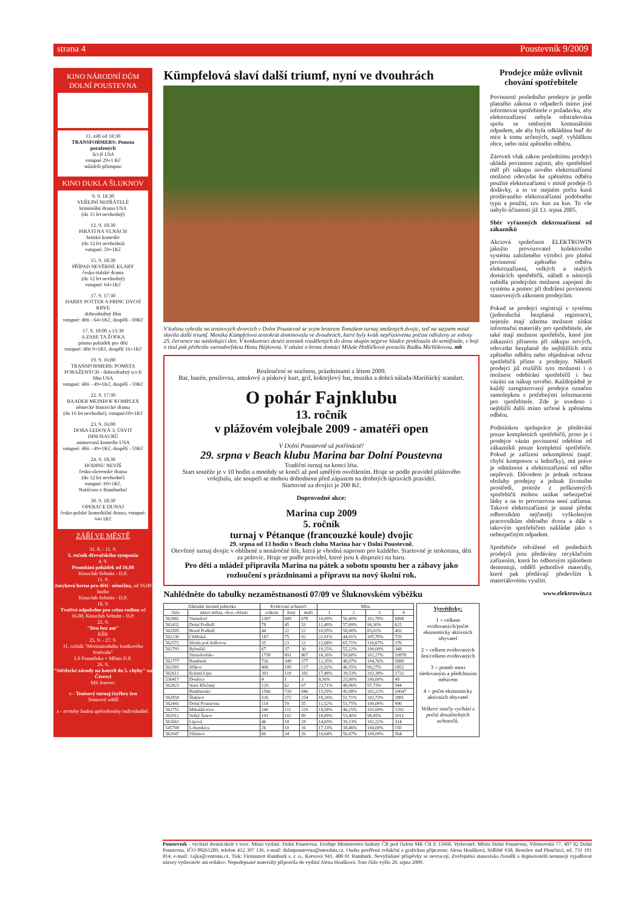strana 4 Poustevník 9/2009
KINO NÁRODNÍ DŮM DOLNÍ POUSTEVNA
11. září od 18:30
TRANSFORMERS: Pomsta poražených
Sci-fi USA
vstupné 29+1 Kč
mládeži přístupno
KINO DUKLA ŠLUKNOV
9. 9. 18:30
VEŘEJNÍ NEPŘÁTELÉ
kriminální drama USA
(do 15 let nevhodný)
12. 9. 18:30
PIRÁTI NA VLNÁCH
britská komedie
(do 12 let nevhodná)
vstupné: 59+1Kč
15. 9. 18:30
PŘÍPAD NEVĚRNÉ KLÁRY
česko-italské drama
(do 12 let nevhodný)
vstupné: 64+1Kč
17. 9. 17:30
HARRY POTTER A PRINC DVOJÍ KRVE
dobrodružný film
vstupné: děti - 64+1Kč, dospělí - 69Kč
17. 9. 10:00 a 13:30
A ZASE TA ŽOFKA
pásmo pohádek pro děti
vstupné: děti 9+1Kč, dospělí 16+1Kč
19. 9. 16:00
TRANSFORMERS: POMSTA PORAŽENÝCH - dobrodružný sci-fi film USA
vstupné: děti - 49+1Kč, dospělí - 59Kč
22. 9. 17:30
BAADER MEINHOF KOMPLEX
německé historické drama
(do 16 let nevhodné), vstupné:69+1Kč
23. 9. 16:00
DOBA LEDOVÁ 3: ÚSVIT DINOSAURŮ
animovaná komedie USA
vstupné: děti - 49+1Kč, dospělí - 59Kč
24. 9. 18:30
HODINU NEVÍŠ
česko-slovenské drama
(do 12 let nevhodné)
vstupné: 69+1Kč.
Natáčeno v Rumburku!
30. 9. 18:30
OPERACE DUNAJ
česko-polské komediální drama, vstupné: 64+1Kč
ZÁŘÍ VE MĚSTĚ
31. 8. - 11. 9.
5. ročník dřevařského sympozia
4. 9.
Promítání pohádek od 16,00
Kinoclub Sebnitz - D.P.
11. 9.
Jazyková herna pro děti - němčina, od 16,00 hodin
Kinoclub Sebnitz - D.P.
18. 9.
Tvořivé odpoledne pro celou rodinu od 16,00, Kinoclub Sebnitz - D.P.
22. 9.
"Den bez aut"
KŠK
25. 9. - 27. 9.
11. ročník "Mezinárodního loutkového festivalu"
LS Pomněnka + Město D.P.
26. 9.
"Střelecké závody na baterii do 5. chyby" na Čtverci
MS Jezevec
x - Tenisový turnaj čtyřhry žen
Tenisový oddíl
x - termíny budou upřesňovány individuálně.
Kümpfelová slaví další triumf, nyní ve dvouhrách
V květnu vyhrála na tenisových dvorcích v Dolní Poustevně se svým bratrem Tomášem turnaj smíšených dvojic, teď na stejném místě slavila další triumf. Monika Kümpfelová tentokrát dominovala ve dvouhrách, které byly kvůli nepříznivému počasí odloženy ze soboty 25. července na následující den. V konkurenci deseti tenistek rozdělených do dvou skupin nejprve hladce proklouzla do semifinále, v boji o titul pak přehrála varnsdorfskou Hanu Hájkovou. V utkání o bronz domácí Miluše Hrdličková porazila Radku Michlíkovou. mb
Rozloučení se sezónou, prázdninami a létem 2009.
Bar, bazén, posilovna, antukový a pískový kurt, gril, koktejlový bar, muzika a dobrá nálada-Mariňácký standart.
O pohár Fajnklubu
13. ročník
v plážovém volejbale 2009 - amatéři open
V Dolní Poustevně už potřinácté!
29. srpna v Beach klubu Marina bar Dolní Poustevna
Tradiční turnaj na konci léta.
Start soutěže je v 10 hodin a mnohdy se končí až pod umělým osvětlením. Hraje se podle pravidel plážového volejbalu, ale soupeři se mohou dohodnout před zápasem na drobných úpravách pravidel.
Startovné za dvojici je 200 Kč.
Doprovodné akce:
Marina cup 2009
5. ročník
turnaj v Pétanque (francouzké koule) dvojic
29. srpna od 13 hodin v Beach clubu Marina bar v Dolní Poustevně.
Otevřený turnaj dvojic v oblíbené a nenáročné hře, která je vhodná naprosto pro každého. Startovné je stokoruna, děti za polovic. Hraje se podle pravidel, které jsou k dispozici na baru.
Pro děti a mládež připravila Marina na pátek a sobotu spoustu her a zábavy jako rozloučení s prázdninami a přípravu na nový školní rok.
Nahlédněte do tabulky nezaměstnanosti 07/09 ve Šluknovském výběžku
| Základní územní jednotka | | Evidovaní uchazeči | | | Míra | | | |
| --- | --- | --- | --- | --- | --- | --- | --- | --- |
| číslo | název města, obce, oblasti | celkem | ženy | muži | 1 | 2 | 3 | 4 |
| 562882 | Varnsdorf | 1367 | 689 | 678 | 16,09% | 50,40% | 102,78% | 8498 |
| 562432 | Dolní Podluží | 78 | 45 | 33 | 12,48% | 57,69% | 96,30% | 625 |
| 562505 | Horní Podluží | 44 | 22 | 22 | 10,95% | 50,00% | 83,02% | 402 |
| 562230 | Chřibská | 167 | 75 | 92 | 22,91% | 44,91% | 105,70% | 729 |
| 562572 | Jiřetín pod Jedlovou | 35 | 23 | 12 | 12,68% | 65,71% | 116,67% | 276 |
| 562793 | Rybniště | 67 | 37 | 30 | 19,25% | 55,22% | 100,00% | 348 |
| | Varnsdorfsko | 1758 | 891 | 867 | 16,16% | 50,68% | 102,27% | 10878 |
| 562777 | Rumburk | 726 | 349 | 377 | 12,35% | 48,07% | 104,76% | 5880 |
| 562581 | Jiříkov | 406 | 189 | 217 | 21,92% | 46,55% | 99,27% | 1852 |
| 562611 | Krásná Lípa | 301 | 119 | 182 | 17,48% | 39,53% | 102,38% | 1722 |
| 530417 | Doubice | 4 | 1 | 3 | 8,16% | 25,00% | 100,00% | 49 |
| 562823 | Staré Křečany | 129 | 62 | 67 | 23,71% | 48,06% | 97,73% | 544 |
| | Rumbursko | 1566 | 720 | 846 | 15,59% | 45,98% | 102,22% | 10047 |
| 562858 | Šluknov | 526 | 272 | 254 | 18,26% | 51,71% | 102,73% | 2881 |
| 562441 | Dolní Poustevna | 114 | 59 | 55 | 11,52% | 51,75% | 100,00% | 990 |
| 562751 | Mikulášovice | 240 | 111 | 129 | 18,58% | 46,25% | 101,69% | 1292 |
| 562912 | Velký Šenov | 191 | 102 | 89 | 18,89% | 53,40% | 98,45% | 1011 |
| 562661 | Lipová | 46 | 18 | 28 | 14,65% | 39,13% | 102,22% | 314 |
| 545708 | Lobendava | 26 | 10 | 16 | 17,33% | 38,46% | 104,00% | 150 |
| 562947 | Vilémov | 60 | 34 | 26 | 10,64% | 56,67% | 109,09% | 564 |
Vysvětlivky:
1 = celkem evidovaných/počet ekonomicky aktivních obyvatel
2 = celkem evidovaných žen/celkem evidovaných
3 = poměr mezi sledovaným a předchozím měsícem
4 = počet ekonomicky aktivních obyvatel
Veškeré součty vychází z počtů dosažitelných uchazečů.
Prodejce může ovlivnit chování spotřebitele
Povinností posledního prodejce je podle platného zákona o odpadech mimo jiné informovat spotřebitele o požadavku, aby elektrozařízení nebyla odstraňována spolu se směsným komunálním odpadem, ale aby byla odkládána buď do míst k tomu určených, např. vyhláškou obce, nebo míst zpětného odběru.
Zároveň však zákon poslednímu prodejci ukládá povinnost zajistit, aby spotřebitel měl při nákupu nového elektrozařízení možnost odevzdat ke zpětnému odběru použité elektrozařízení v místě prodeje či dodávky, a to ve stejném počtu kusů prodávaného elektrozařízení podobného typu a použití, tzv. kus za kus. To vše nabylo účinnosti již 13. srpna 2005.
Sběr vyřazených elektrozařízení od zákazníků
Akciová společnost ELEKTROWIN jakožto provozovatel kolektivního systému založeného výrobci pro plnění povinností zpětného odběru elektrozařízení, velkých a malých domácích spotřebičů, nářadí a nástrojů nabídla prodejcům možnost zapojení do systému a pomoc při dodržení povinností stanovených zákonem prodejcům.
Pokud se prodejci registrují v systému (jednoduchá bezplatná registrace), nejenže mají zdarma možnost získat informační materiály pro spotřebitele, ale také mají možnost spotřebiče, které jim zákazníci přinesou při nákupu nových, odevzdat bezplatně do nejbližších míst zpětného odběru nebo objednávat odvoz spotřebičů přímo z prodejny. Někteří prodejci již rozšířili tyto možnosti i o možnost odebírání spotřebičů i bez vázání na nákup nového. Každopádně je každý zaregistrovaný prodejce označen samolepkou s potřebnými informacemi pro spotřebitele. Zde je uvedeno i nejbližší další místo určené k zpětnému odběru.
Podmínkou spolupráce je předávání pouze kompletních spotřebičů, proto je i prodejce vázán povinností odebírat od zákazníků pouze kompletní spotřebiče. Pokud je zařízení nekompletní (např. chybí kompresor u ledničky), má právo je odmítnout a elektrozařízení od něho nepřevzít. Důvodem je jednak ochrana obsluhy prodejny a jednak životního prostředí, protože z poškozených spotřebičů mohou unikat nebezpečné látky a na to provozovna není zařízena. Takové elektrozařízení je nutné předat odborníkům nejčastěji vyškoleným pracovníkům sběrného dvora a dále s takovým spotřebičem nakládat jako s nebezpečným odpadem.
Spotřebiče odvážené od posledních prodejců jsou předávány recyklačním zařízením, která ho odborným způsobem demontují, oddělí jednotlivé materiály, které pak předávají především k materiálovému využití.
www.elektrowin.cz
Poustevník - vychází dvanáctkrát v roce. Místo vydání: Dolní Poustevna. Eviduje Ministerstvo kultury ČR pod číslem MK ČR E 15668. Vydavatel: Město Dolní Poustevna, Vilémovská 77, 407 82 Dolní Poustevna, IČO 00261289, telefon 412 397 136, e-mail: dolnipoustevna@interdata.cz. Osoba pověřená redakční a grafickou přípravou: Alena Houšková, Sídliště 638, Benešov nad Ploučnicí, tel. 731 101 814, e-mail: 1ajka@centrum.cz. Tisk: Firminzert Rumburk s. r. o., Kotvová 941, 408 01 Rumburk. Nevyžádané příspěvky se nevracejí. Zveřejněná stanoviska čtenářů a dopisovatelů nemusejí vyjadřovat názory vydavatele ani redakce. Nepodepsané materiály připravila do vydání Alena Houšková. Toto číslo vyšlo 28. srpna 2009.